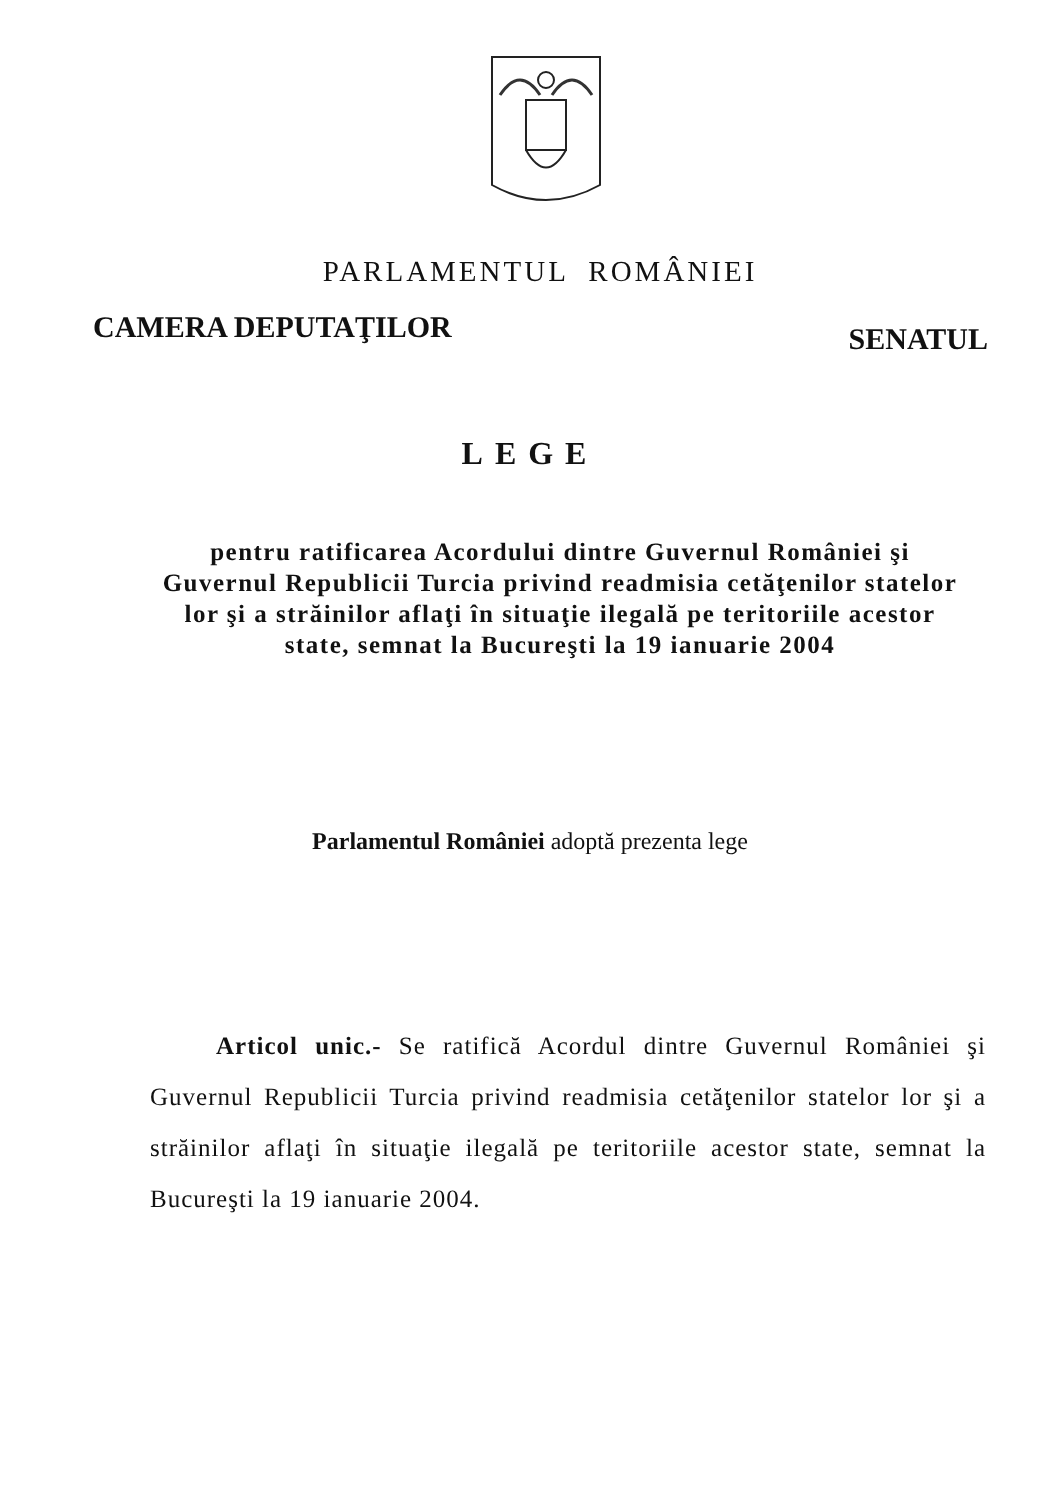PARLAMENTUL ROMÂNIEI
CAMERA DEPUTAŢILOR SENATUL
LEGE
pentru ratificarea Acordului dintre Guvernul României şi Guvernul Republicii Turcia privind readmisia cetăţenilor statelor lor şi a străinilor aflaţi în situaţie ilegală pe teritoriile acestor state, semnat la Bucureşti la 19 ianuarie 2004
Parlamentul României adoptă prezenta lege
Articol unic.- Se ratifică Acordul dintre Guvernul României şi Guvernul Republicii Turcia privind readmisia cetăţenilor statelor lor şi a străinilor aflaţi în situaţie ilegală pe teritoriile acestor state, semnat la Bucureşti la 19 ianuarie 2004.